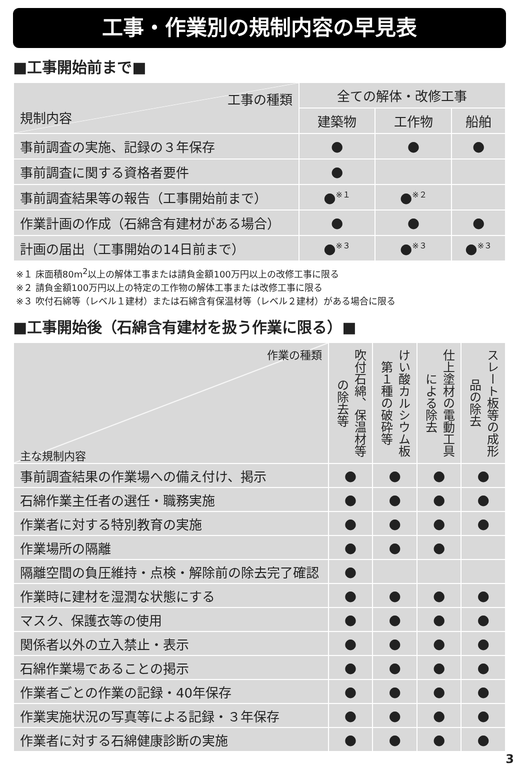工事・作業別の規制内容の早見表
■工事開始前まで■
| 工事の種類 規制内容 | 全ての解体・改修工事 | | |
| | 建築物 | 工作物 | 船舶 |
| 事前調査の実施、記録の３年保存 | ● | ● | ● |
| 事前調査に関する資格者要件 | ● | | |
| 事前調査結果等の報告（工事開始前まで） | ●<sup>※１</sup> | ●<sup>※２</sup> | |
| 作業計画の作成（石綿含有建材がある場合） | ● | ● | ● |
| 計画の届出（工事開始の14日前まで） | ●<sup>※３</sup> | ●<sup>※３</sup> | ●<sup>※３</sup> |
※１ 床面積80m<sup>2</sup>以上の解体工事または請負金額100万円以上の改修工事に限る
※２ 請負金額100万円以上の特定の工作物の解体工事または改修工事に限る
※３ 吹付石綿等（レベル１建材）または石綿含有保温材等（レベル２建材）がある場合に限る
■工事開始後（石綿含有建材を扱う作業に限る）■
| 作業の種類 主な規制内容 | 吹付石綿、保温材等の除去等 | けい酸カルシウム板第１種の破砕等 | 仕上塗材の電動工具による除去 | スレート板等の成形品の除去 |
| 事前調査結果の作業場への備え付け、掲示 | ● | ● | ● | ● |
| 石綿作業主任者の選任・職務実施 | ● | ● | ● | ● |
| 作業者に対する特別教育の実施 | ● | ● | ● | ● |
| 作業場所の隔離 | ● | ● | ● | |
| 隔離空間の負圧維持・点検・解除前の除去完了確認 | ● | | | |
| 作業時に建材を湿潤な状態にする | ● | ● | ● | ● |
| マスク、保護衣等の使用 | ● | ● | ● | ● |
| 関係者以外の立入禁止・表示 | ● | ● | ● | ● |
| 石綿作業場であることの掲示 | ● | ● | ● | ● |
| 作業者ごとの作業の記録・40年保存 | ● | ● | ● | ● |
| 作業実施状況の写真等による記録・３年保存 | ● | ● | ● | ● |
| 作業者に対する石綿健康診断の実施 | ● | ● | ● | ● |
3